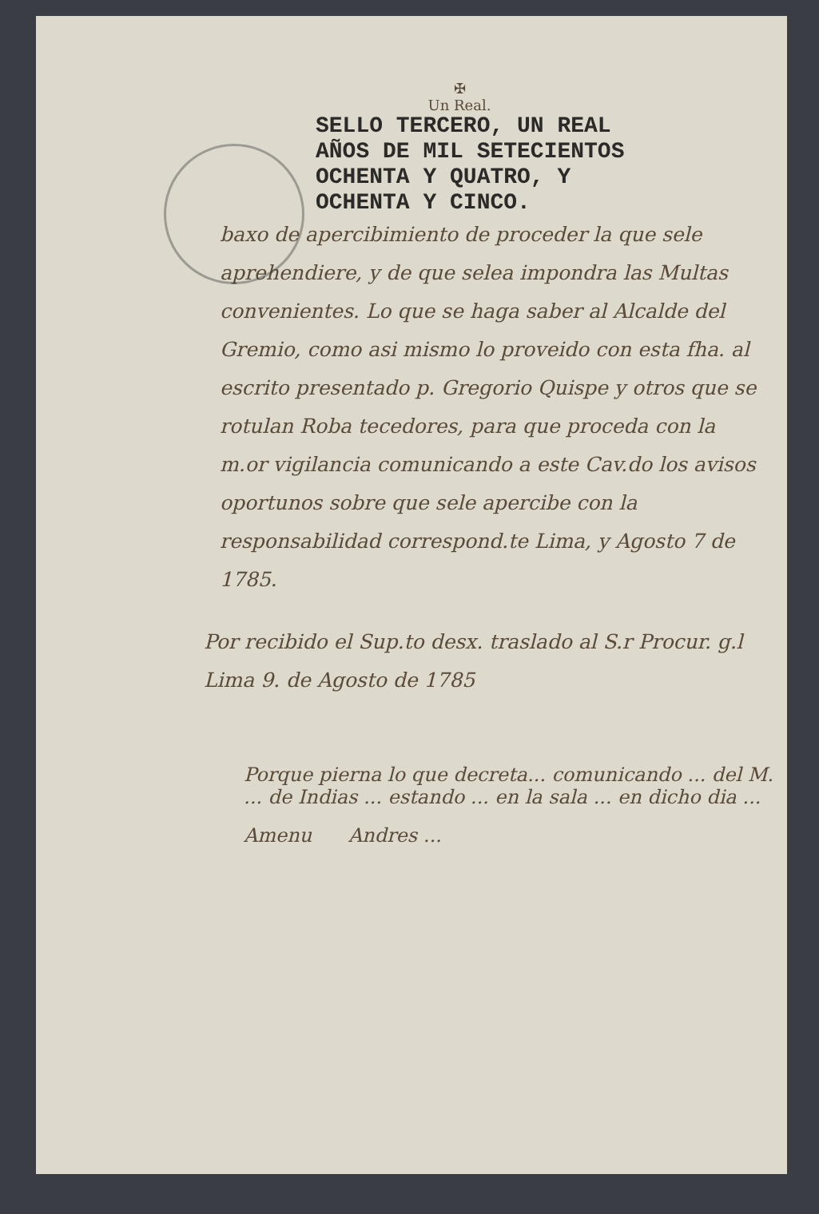✠
Un Real.
SELLO TERCERO, UN REAL
AÑOS DE MIL SETECIENTOS
OCHENTA Y QUATRO, Y
OCHENTA Y CINCO.
baxo de apercibimiento de proceder la que sele aprehendiere, y de que selea impondra las Multas convenientes. Lo que se haga saber al Alcalde del Gremio, como asi mismo lo proveido con esta fha. al escrito presentado p. Gregorio Quispe y otros que se rotulan Roba tecedores, para que proceda con la m.or vigilancia comunicando a este Cav.do los avisos oportunos sobre que sele apercibe con la responsabilidad correspond.te Lima, y Agosto 7 de 1785.
Por recibido el Sup.to desx. traslado al S.r Procur. g.l Lima 9. de Agosto de 1785
Porque pierna lo que decreta... comunicando ... del M. ... de Indias ... estando ... en la sala ... en dicho dia ...
Amenu Andres ...